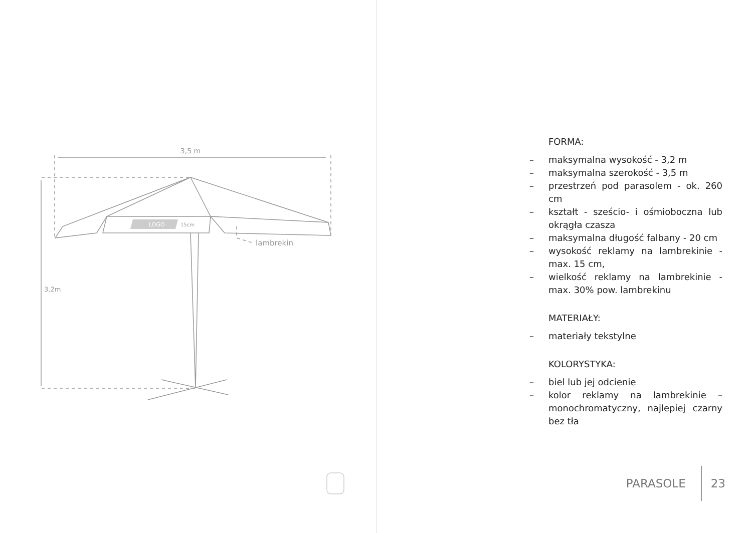3,5 m
3,2m
LOGO
15cm
lambrekin
FORMA:
– maksymalna wysokość - 3,2 m
– maksymalna szerokość - 3,5 m
– przestrzeń pod parasolem - ok. 260 cm
– kształt - sześcio- i ośmioboczna lub okrągła czasza
– maksymalna długość falbany - 20 cm
– wysokość reklamy na lambrekinie - max. 15 cm,
– wielkość reklamy na lambrekinie - max. 30% pow. lambrekinu
MATERIAŁY:
– materiały tekstylne
KOLORYSTYKA:
– biel lub jej odcienie
– kolor reklamy na lambrekinie – monochromatyczny, najlepiej czarny bez tła
PARASOLE 23